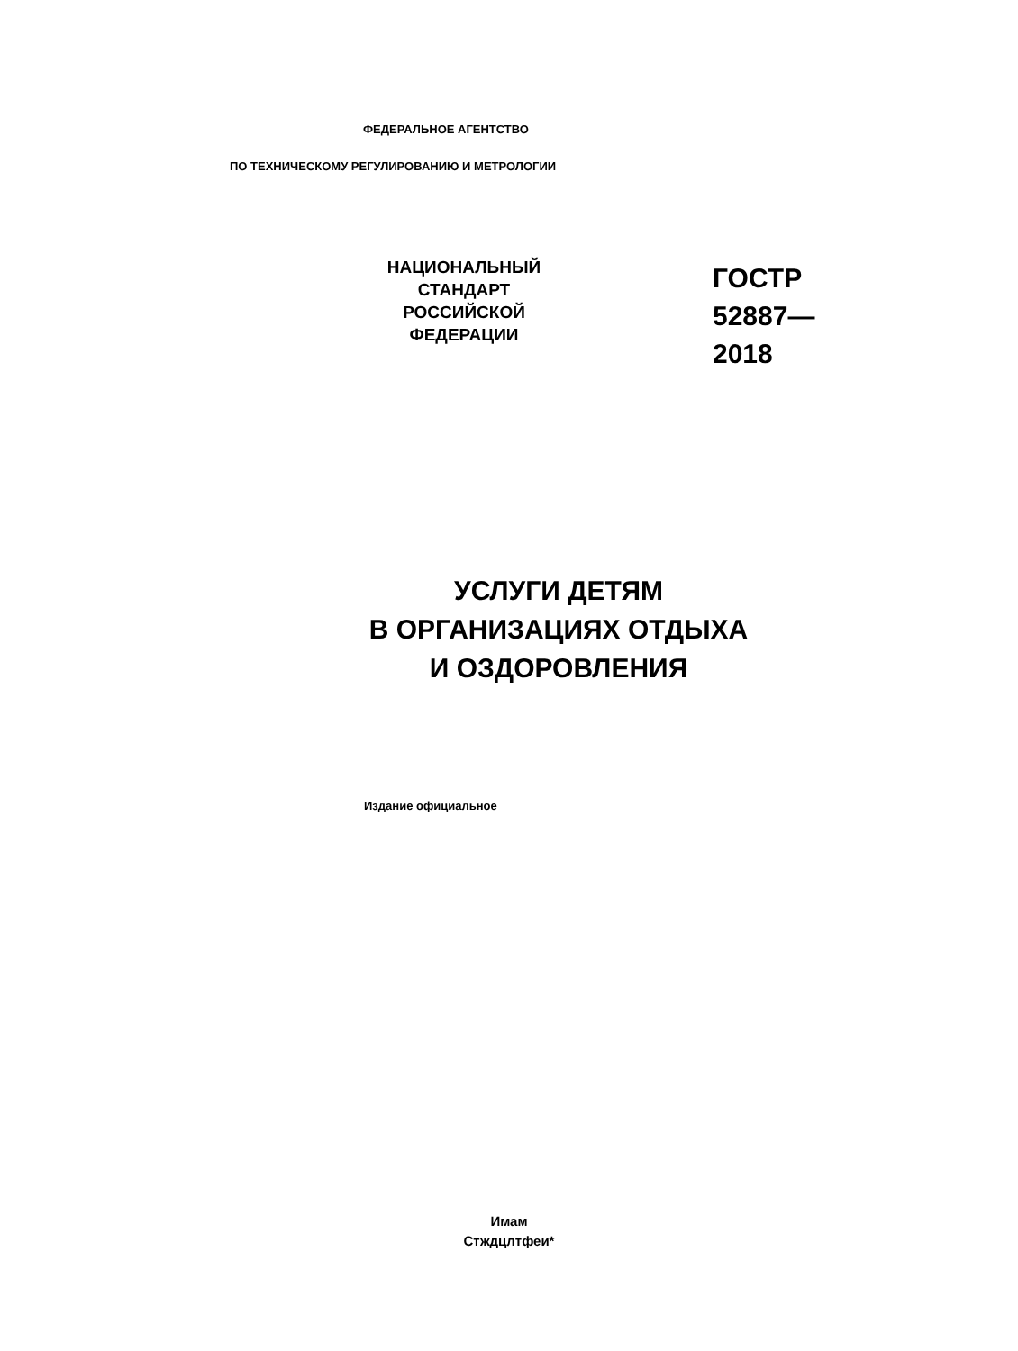ФЕДЕРАЛЬНОЕ АГЕНТСТВО
ПО ТЕХНИЧЕСКОМУ РЕГУЛИРОВАНИЮ И МЕТРОЛОГИИ
НАЦИОНАЛЬНЫЙ
СТАНДАРТ
РОССИЙСКОЙ
ФЕДЕРАЦИИ
ГОСТР
52887—
2018
УСЛУГИ ДЕТЯМ
В ОРГАНИЗАЦИЯХ ОТДЫХА
И ОЗДОРОВЛЕНИЯ
Издание официальное
Имам
Стждцлтфеи*